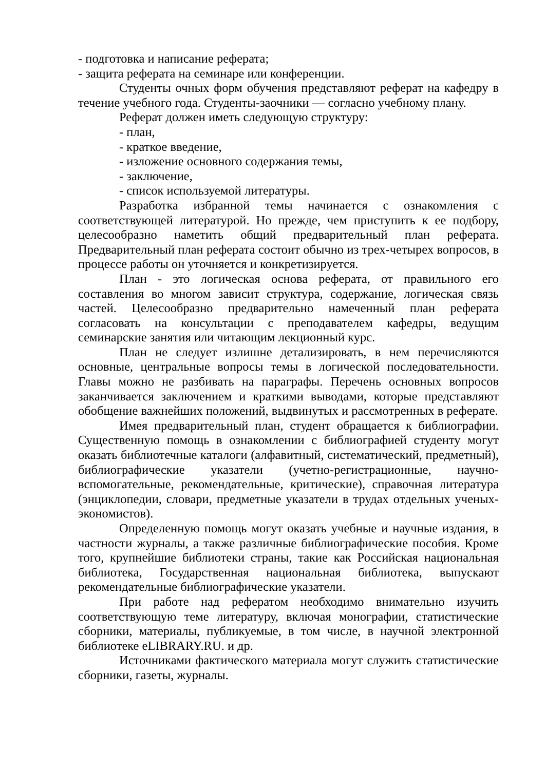- подготовка и написание реферата;
- защита реферата на семинаре или конференции.
Студенты очных форм обучения представляют реферат на кафедру в течение учебного года. Студенты-заочники — согласно учебному плану.
Реферат должен иметь следующую структуру:
- план,
- краткое введение,
- изложение основного содержания темы,
- заключение,
- список используемой литературы.
Разработка избранной темы начинается с ознакомления с соответствующей литературой. Но прежде, чем приступить к ее подбору, целесообразно наметить общий предварительный план реферата. Предварительный план реферата состоит обычно из трех-четырех вопросов, в процессе работы он уточняется и конкретизируется.
План - это логическая основа реферата, от правильного его составления во многом зависит структура, содержание, логическая связь частей. Целесообразно предварительно намеченный план реферата согласовать на консультации с преподавателем кафедры, ведущим семинарские занятия или читающим лекционный курс.
План не следует излишне детализировать, в нем перечисляются основные, центральные вопросы темы в логической последовательности. Главы можно не разбивать на параграфы. Перечень основных вопросов заканчивается заключением и краткими выводами, которые представляют обобщение важнейших положений, выдвинутых и рассмотренных в реферате.
Имея предварительный план, студент обращается к библиографии. Существенную помощь в ознакомлении с библиографией студенту могут оказать библиотечные каталоги (алфавитный, систематический, предметный), библиографические указатели (учетно-регистрационные, научно-вспомогательные, рекомендательные, критические), справочная литература (энциклопедии, словари, предметные указатели в трудах отдельных ученых-экономистов).
Определенную помощь могут оказать учебные и научные издания, в частности журналы, а также различные библиографические пособия. Кроме того, крупнейшие библиотеки страны, такие как Российская национальная библиотека, Государственная национальная библиотека, выпускают рекомендательные библиографические указатели.
При работе над рефератом необходимо внимательно изучить соответствующую теме литературу, включая монографии, статистические сборники, материалы, публикуемые, в том числе, в научной электронной библиотеке eLIBRARY.RU. и др.
Источниками фактического материала могут служить статистические сборники, газеты, журналы.